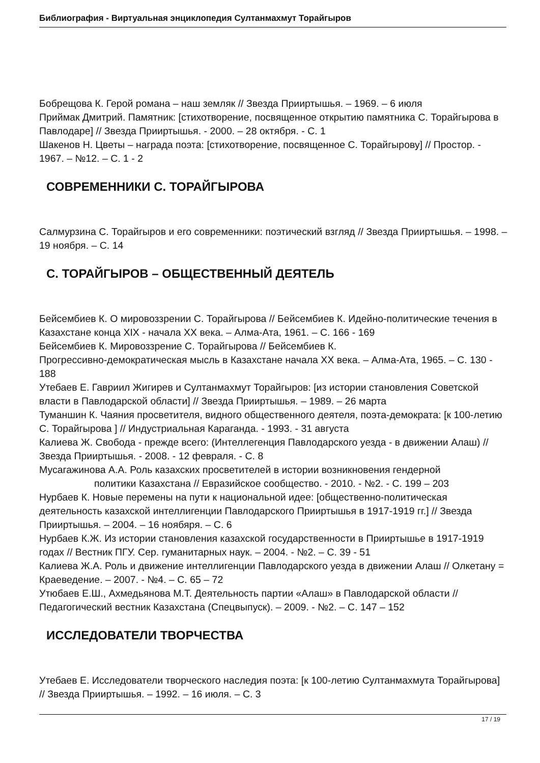Библиография - Виртуальная энциклопедия Султанмахмут Торайгыров
Бобрещова К. Герой романа – наш земляк // Звезда Прииртышья. – 1969. – 6 июля
Приймак Дмитрий. Памятник: [стихотворение, посвященное открытию памятника С. Торайгырова в Павлодаре] // Звезда Прииртышья. - 2000. – 28 октября. - С. 1
Шакенов Н. Цветы – награда поэта: [стихотворение, посвященное С. Торайгырову] // Простор. - 1967. – №12. – С. 1 - 2
СОВРЕМЕННИКИ С. ТОРАЙГЫРОВА
Салмурзина С. Торайгыров и его современники: поэтический взгляд // Звезда Прииртышья. – 1998. – 19 ноября. – С. 14
С. ТОРАЙГЫРОВ – ОБЩЕСТВЕННЫЙ ДЕЯТЕЛЬ
Бейсембиев К. О мировоззрении С. Торайгырова // Бейсембиев К. Идейно-политические течения в Казахстане конца XIX - начала XX века. – Алма-Ата, 1961. – С. 166 - 169
Бейсембиев К. Мировоззрение С. Торайгырова // Бейсембиев К.
Прогрессивно-демократическая мысль в Казахстане начала XX века. – Алма-Ата, 1965. – С. 130 - 188
Утебаев Е. Гавриил Жигирев и Султанмахмут Торайгыров: [из истории становления Советской власти в Павлодарской области] // Звезда Прииртышья. – 1989. – 26 марта
Туманшин К. Чаяния просветителя, видного общественного деятеля, поэта-демократа: [к 100-летию С. Торайгырова ] // Индустриальная Караганда. - 1993. - 31 августа
Калиева Ж. Свобода - прежде всего: (Интеллегенция Павлодарского уезда - в движении Алаш) // Звезда Прииртышья. - 2008. - 12 февраля. - С. 8
Мусагажинова А.А. Роль казахских просветителей в истории возникновения гендерной
политики Казахстана // Евразийское сообщество. - 2010. - №2. - С. 199 – 203
Нурбаев К. Новые перемены на пути к национальной идее: [общественно-политическая деятельность казахской интеллигенции Павлодарского Прииртышья в 1917-1919 гг.] // Звезда Прииртышья. – 2004. – 16 ноябяря. – С. 6
Нурбаев К.Ж. Из истории становления казахской государственности в Прииртышье в 1917-1919 годах // Вестник ПГУ. Сер. гуманитарных наук. – 2004. - №2. – С. 39 - 51
Калиева Ж.А. Роль и движение интеллигенции Павлодарского уезда в движении Алаш // Олкетану = Краеведение. – 2007. - №4. – С. 65 – 72
Утюбаев Е.Ш., Ахмедьянова М.Т. Деятельность партии «Алаш» в Павлодарской области // Педагогический вестник Казахстана (Спецвыпуск). – 2009. - №2. – С. 147 – 152
ИССЛЕДОВАТЕЛИ ТВОРЧЕСТВА
Утебаев Е. Исследователи творческого наследия поэта: [к 100-летию Султанмахмута Торайгырова] // Звезда Прииртышья. – 1992. – 16 июля. – С. 3
17 / 19